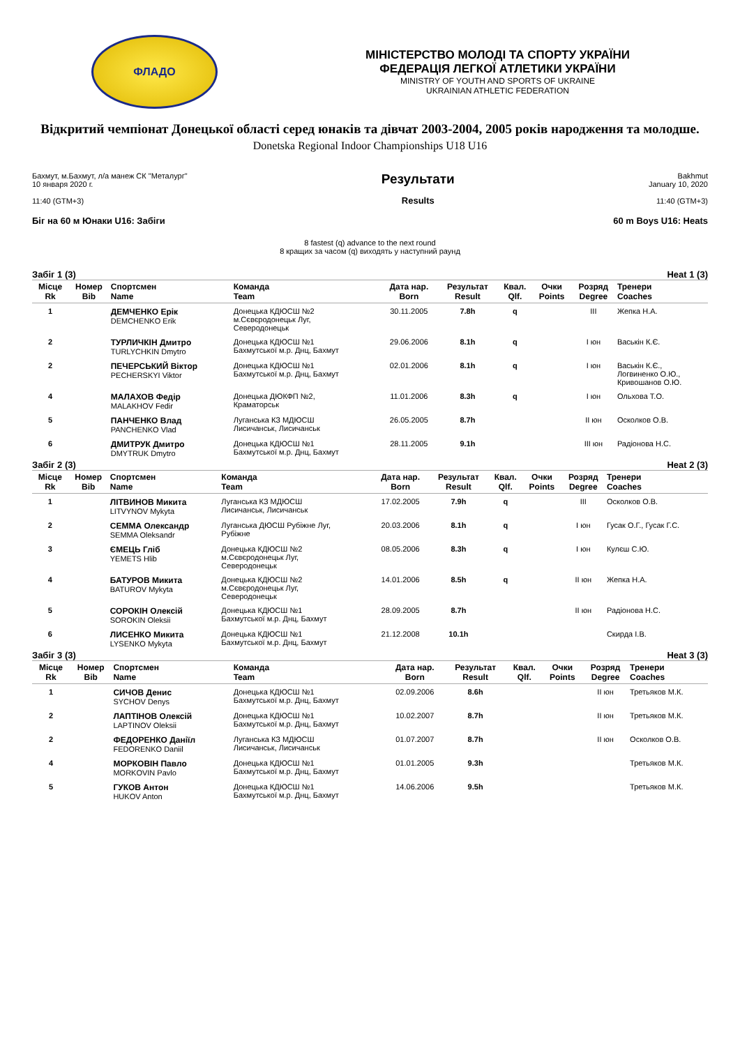ФЛАДО
МІНІСТЕРСТВО МОЛОДІ ТА СПОРТУ УКРАЇНИ
ФЕДЕРАЦІЯ ЛЕГКОЇ АТЛЕТИКИ УКРАЇНИ
MINISTRY OF YOUTH AND SPORTS OF UKRAINE
UKRAINIAN ATHLETIC FEDERATION
Відкритий чемпіонат Донецької області серед юнаків та дівчат 2003-2004, 2005 років народження та молодше.
Donetska Regional Indoor Championships U18 U16
Бахмут, м.Бахмут, л/а манеж СК "Металург"
10 января 2020 г.
11:40 (GTM+3)
Результати
Results
Bakhmut
January 10, 2020
11:40 (GTM+3)
Біг на 60 м Юнаки U16: Забіги 60 m Boys U16: Heats
8 fastest (q) advance to the next round
8 кращих за часом (q) виходять у наступний раунд
Забіг 1 (3) Heat 1 (3)
| Місце Rk | Номер Bib | Спортсмен Name | Команда Team | Дата нар. Born | Результат Result | Квал. Qlf. | Очки Points | Розряд Degree | Тренери Coaches |
| --- | --- | --- | --- | --- | --- | --- | --- | --- | --- |
| 1 | | ДЕМЧЕНКО Ерік DEMCHENKO Erik | Донецька КДЮСШ №2 м.Сєвєродонецьк Луг, Северодонецьк | 30.11.2005 | 7.8h | q | | III | Жепка Н.А. |
| 2 | | ТУРЛИЧКІН Дмитро TURLYCHKIN Dmytro | Донецька КДЮСШ №1 Бахмутської м.р. Днц, Бахмут | 29.06.2006 | 8.1h | q | | I юн | Васькін К.Є. |
| 2 | | ПЕЧЕРСЬКИЙ Віктор PECHERSKYI Viktor | Донецька КДЮСШ №1 Бахмутської м.р. Днц, Бахмут | 02.01.2006 | 8.1h | q | | I юн | Васькін К.Є., Логвиненко О.Ю., Кривошанов О.Ю. |
| 4 | | МАЛАХОВ Федір MALAKHOV Fedir | Донецька ДЮКФП №2, Краматорськ | 11.01.2006 | 8.3h | q | | I юн | Ольхова Т.О. |
| 5 | | ПАНЧЕНКО Влад PANCHENKO Vlad | Луганська КЗ МДЮСШ Лисичанськ, Лисичанськ | 26.05.2005 | 8.7h | | | II юн | Осколков О.В. |
| 6 | | ДМИТРУК Дмитро DMYTRUK Dmytro | Донецька КДЮСШ №1 Бахмутської м.р. Днц, Бахмут | 28.11.2005 | 9.1h | | | III юн | Радіонова Н.С. |
Забіг 2 (3) Heat 2 (3)
| Місце Rk | Номер Bib | Спортсмен Name | Команда Team | Дата нар. Born | Результат Result | Квал. Qlf. | Очки Points | Розряд Degree | Тренери Coaches |
| --- | --- | --- | --- | --- | --- | --- | --- | --- | --- |
| 1 | | ЛІТВИНОВ Микита LITVYNOV Mykyta | Луганська КЗ МДЮСШ Лисичанськ, Лисичанськ | 17.02.2005 | 7.9h | q | | III | Осколков О.В. |
| 2 | | СЕММА Олександр SEMMA Oleksandr | Луганська ДЮСШ Рубіжне Луг, Рубіжне | 20.03.2006 | 8.1h | q | | I юн | Гусак О.Г., Гусак Г.С. |
| 3 | | ЄМЕЦЬ Гліб YEMETS Hlib | Донецька КДЮСШ №2 м.Сєвєродонецьк Луг, Северодонецьк | 08.05.2006 | 8.3h | q | | I юн | Кулєш С.Ю. |
| 4 | | БАТУРОВ Микита BATUROV Mykyta | Донецька КДЮСШ №2 м.Сєвєродонецьк Луг, Северодонецьк | 14.01.2006 | 8.5h | q | | II юн | Жепка Н.А. |
| 5 | | СОРОКІН Олексій SOROKIN Oleksii | Донецька КДЮСШ №1 Бахмутської м.р. Днц, Бахмут | 28.09.2005 | 8.7h | | | II юн | Радіонова Н.С. |
| 6 | | ЛИСЕНКО Микита LYSENKO Mykyta | Донецька КДЮСШ №1 Бахмутської м.р. Днц, Бахмут | 21.12.2008 | 10.1h | | | | Скирда І.В. |
Забіг 3 (3) Heat 3 (3)
| Місце Rk | Номер Bib | Спортсмен Name | Команда Team | Дата нар. Born | Результат Result | Квал. Qlf. | Очки Points | Розряд Degree | Тренери Coaches |
| --- | --- | --- | --- | --- | --- | --- | --- | --- | --- |
| 1 | | СИЧОВ Денис SYCHOV Denys | Донецька КДЮСШ №1 Бахмутської м.р. Днц, Бахмут | 02.09.2006 | 8.6h | | | II юн | Третьяков М.К. |
| 2 | | ЛАПТІНОВ Олексій LAPTINOV Oleksii | Донецька КДЮСШ №1 Бахмутської м.р. Днц, Бахмут | 10.02.2007 | 8.7h | | | II юн | Третьяков М.К. |
| 2 | | ФЕДОРЕНКО Даніїл FEDORENKO Daniil | Луганська КЗ МДЮСШ Лисичанськ, Лисичанськ | 01.07.2007 | 8.7h | | | II юн | Осколков О.В. |
| 4 | | МОРКОВІН Павло MORKOVIN Pavlo | Донецька КДЮСШ №1 Бахмутської м.р. Днц, Бахмут | 01.01.2005 | 9.3h | | | | Третьяков М.К. |
| 5 | | ГУКОВ Антон HUKOV Anton | Донецька КДЮСШ №1 Бахмутської м.р. Днц, Бахмут | 14.06.2006 | 9.5h | | | | Третьяков М.К. |